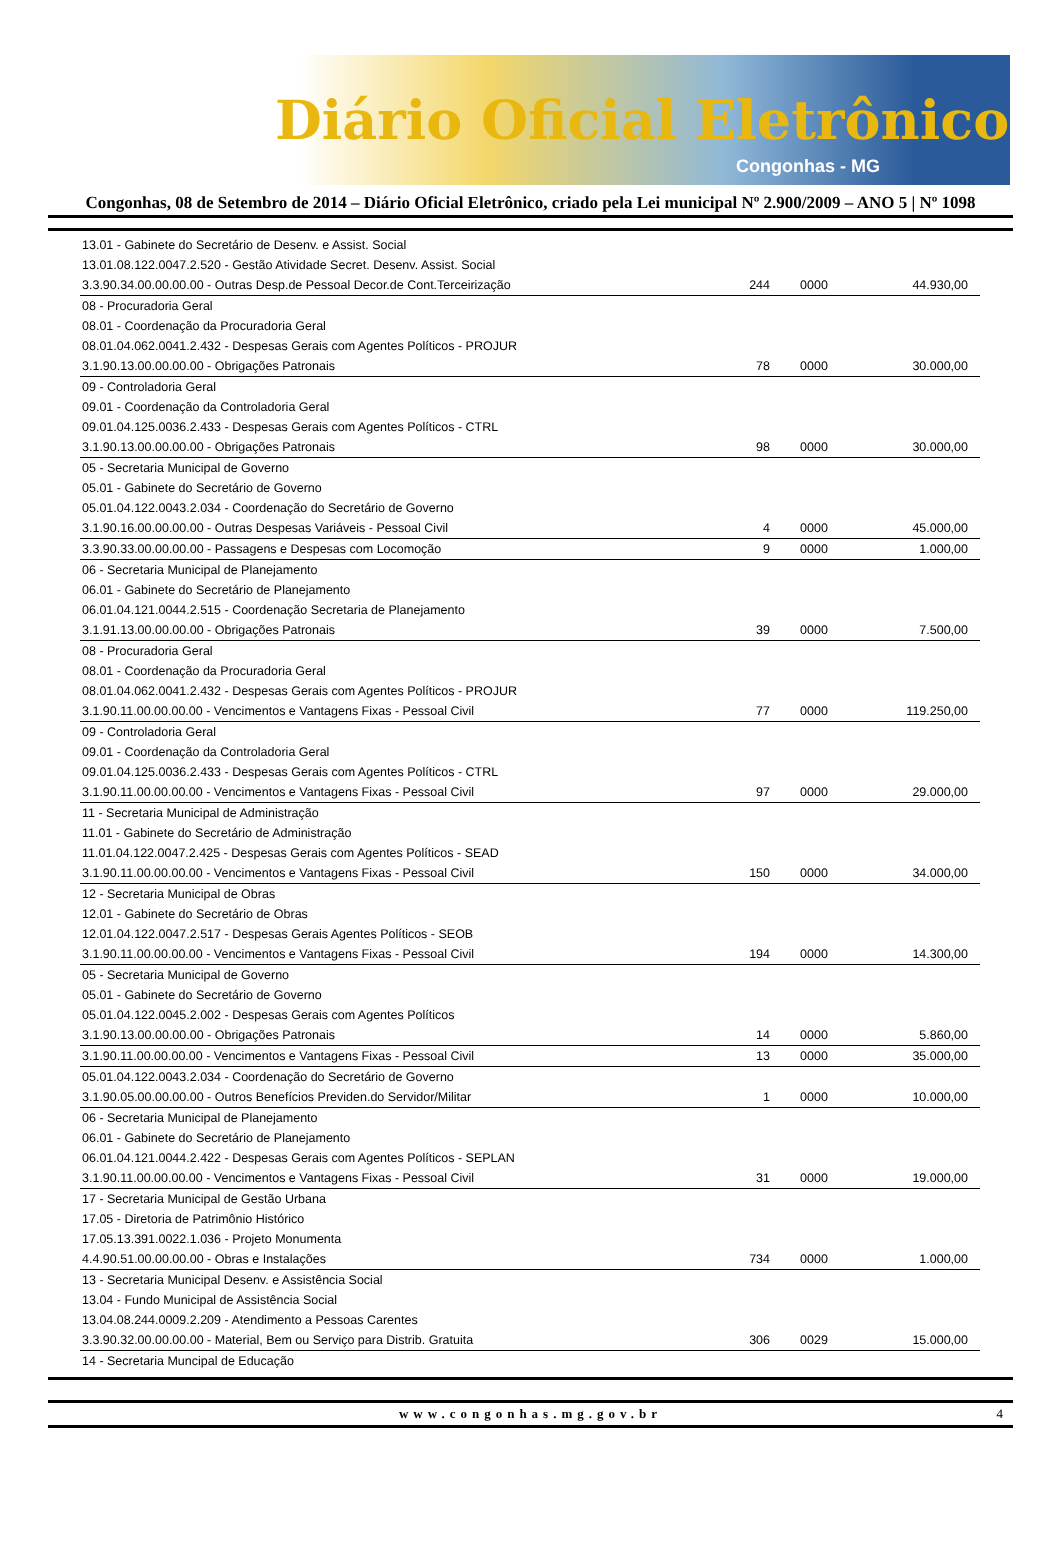Diário Oficial Eletrônico
Congonhas - MG
Congonhas, 08 de Setembro de 2014 – Diário Oficial Eletrônico, criado pela Lei municipal Nº 2.900/2009 – ANO 5 | Nº 1098
| 13.01 - Gabinete do Secretário de Desenv. e Assist. Social | | | |
| 13.01.08.122.0047.2.520 - Gestão Atividade Secret. Desenv. Assist. Social | | | |
| 3.3.90.34.00.00.00.00 - Outras Desp.de Pessoal Decor.de Cont.Terceirização | 244 | 0000 | 44.930,00 |
| 08 - Procuradoria Geral | | | |
| 08.01 - Coordenação da Procuradoria Geral | | | |
| 08.01.04.062.0041.2.432 - Despesas Gerais com Agentes Políticos - PROJUR | | | |
| 3.1.90.13.00.00.00.00 - Obrigações Patronais | 78 | 0000 | 30.000,00 |
| 09 - Controladoria Geral | | | |
| 09.01 - Coordenação da Controladoria Geral | | | |
| 09.01.04.125.0036.2.433 - Despesas Gerais com Agentes Políticos - CTRL | | | |
| 3.1.90.13.00.00.00.00 - Obrigações Patronais | 98 | 0000 | 30.000,00 |
| 05 - Secretaria Municipal de Governo | | | |
| 05.01 - Gabinete do Secretário de Governo | | | |
| 05.01.04.122.0043.2.034 - Coordenação do Secretário de Governo | | | |
| 3.1.90.16.00.00.00.00 - Outras Despesas Variáveis - Pessoal Civil | 4 | 0000 | 45.000,00 |
| 3.3.90.33.00.00.00.00 - Passagens e Despesas com Locomoção | 9 | 0000 | 1.000,00 |
| 06 - Secretaria Municipal de Planejamento | | | |
| 06.01 - Gabinete do Secretário de Planejamento | | | |
| 06.01.04.121.0044.2.515 - Coordenação Secretaria de Planejamento | | | |
| 3.1.91.13.00.00.00.00 - Obrigações Patronais | 39 | 0000 | 7.500,00 |
| 08 - Procuradoria Geral | | | |
| 08.01 - Coordenação da Procuradoria Geral | | | |
| 08.01.04.062.0041.2.432 - Despesas Gerais com Agentes Políticos - PROJUR | | | |
| 3.1.90.11.00.00.00.00 - Vencimentos e Vantagens Fixas - Pessoal Civil | 77 | 0000 | 119.250,00 |
| 09 - Controladoria Geral | | | |
| 09.01 - Coordenação da Controladoria Geral | | | |
| 09.01.04.125.0036.2.433 - Despesas Gerais com Agentes Políticos - CTRL | | | |
| 3.1.90.11.00.00.00.00 - Vencimentos e Vantagens Fixas - Pessoal Civil | 97 | 0000 | 29.000,00 |
| 11 - Secretaria Municipal de Administração | | | |
| 11.01 - Gabinete do Secretário de Administração | | | |
| 11.01.04.122.0047.2.425 - Despesas Gerais com Agentes Políticos - SEAD | | | |
| 3.1.90.11.00.00.00.00 - Vencimentos e Vantagens Fixas - Pessoal Civil | 150 | 0000 | 34.000,00 |
| 12 - Secretaria Municipal de Obras | | | |
| 12.01 - Gabinete do Secretário de Obras | | | |
| 12.01.04.122.0047.2.517 - Despesas Gerais Agentes Políticos - SEOB | | | |
| 3.1.90.11.00.00.00.00 - Vencimentos e Vantagens Fixas - Pessoal Civil | 194 | 0000 | 14.300,00 |
| 05 - Secretaria Municipal de Governo | | | |
| 05.01 - Gabinete do Secretário de Governo | | | |
| 05.01.04.122.0045.2.002 - Despesas Gerais com Agentes Políticos | | | |
| 3.1.90.13.00.00.00.00 - Obrigações Patronais | 14 | 0000 | 5.860,00 |
| 3.1.90.11.00.00.00.00 - Vencimentos e Vantagens Fixas - Pessoal Civil | 13 | 0000 | 35.000,00 |
| 05.01.04.122.0043.2.034 - Coordenação do Secretário de Governo | | | |
| 3.1.90.05.00.00.00.00 - Outros Benefícios Previden.do Servidor/Militar | 1 | 0000 | 10.000,00 |
| 06 - Secretaria Municipal de Planejamento | | | |
| 06.01 - Gabinete do Secretário de Planejamento | | | |
| 06.01.04.121.0044.2.422 - Despesas Gerais com Agentes Políticos - SEPLAN | | | |
| 3.1.90.11.00.00.00.00 - Vencimentos e Vantagens Fixas - Pessoal Civil | 31 | 0000 | 19.000,00 |
| 17 - Secretaria Municipal de Gestão Urbana | | | |
| 17.05 - Diretoria de Patrimônio Histórico | | | |
| 17.05.13.391.0022.1.036 - Projeto Monumenta | | | |
| 4.4.90.51.00.00.00.00 - Obras e Instalações | 734 | 0000 | 1.000,00 |
| 13 - Secretaria Municipal Desenv. e Assistência Social | | | |
| 13.04 - Fundo Municipal de Assistência Social | | | |
| 13.04.08.244.0009.2.209 - Atendimento a Pessoas Carentes | | | |
| 3.3.90.32.00.00.00.00 - Material, Bem ou Serviço para Distrib. Gratuita | 306 | 0029 | 15.000,00 |
| 14 - Secretaria Muncipal de Educação | | | |
www.congonhas.mg.gov.br 4